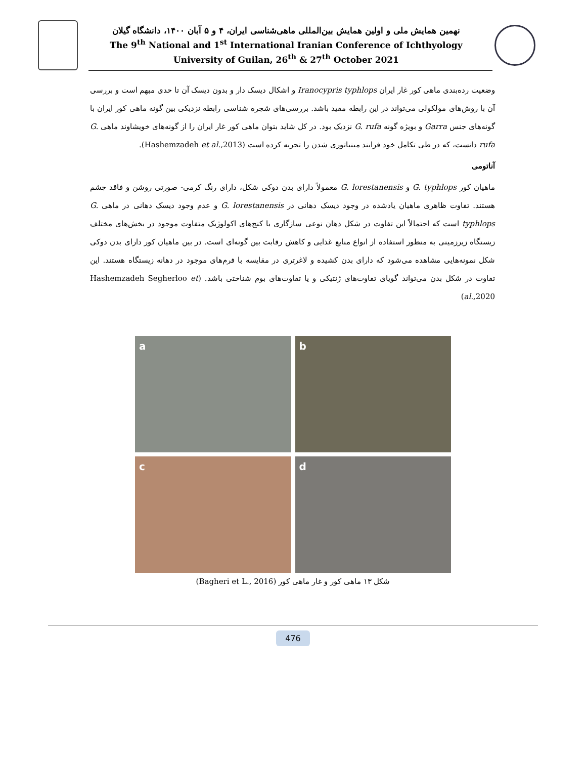نهمین همایش ملی و اولین همایش بین‌المللی ماهی‌شناسی ایران، ۴ و ۵ آبان ۱۴۰۰، دانشگاه گیلان
The 9<sup>th</sup> National and 1<sup>st</sup> International Iranian Conference of Ichthyology
University of Guilan, 26<sup>th</sup> & 27<sup>th</sup> October 2021
وضعیت رده‌بندی ماهی کور غار ایران Iranocypris typhlops و اشکال دیسک دار و بدون دیسک آن تا حدی مبهم است و بررسی آن با روش‌های مولکولی می‌تواند در این رابطه مفید باشد. بررسی‌های شجره شناسی رابطه نزدیکی بین گونه ماهی کور ایران با گونه‌های جنس Garra و بویژه گونه G. rufa نزدیک بود. در کل شاید بتوان ماهی کور غار ایران را از گونه‌های خویشاوند ماهی G. rufa دانست، که در طی تکامل خود فرایند مینیاتوری شدن را تجربه کرده است (Hashemzadeh et al., 2013).
آناتومی
ماهیان کور G. typhlops و G. lorestanensis معمولاً دارای بدن دوکی شکل، دارای رنگ کرمی- صورتی روشن و فاقد چشم هستند. تفاوت ظاهری ماهیان یادشده در وجود دیسک دهانی در G. lorestanensis و عدم وجود دیسک دهانی در ماهی G. typhlops است که احتمالاً این تفاوت در شکل دهان نوعی سازگاری با کنج‌های اکولوژیک متفاوت موجود در بخش‌های مختلف زیستگاه زیرزمینی به منظور استفاده از انواع منابع غذایی و کاهش رقابت بین گونه‌ای است. در بین ماهیان کور دارای بدن دوکی شکل نمونه‌هایی مشاهده می‌شود که دارای بدن کشیده و لاغرتری در مقایسه با فرم‌های موجود در دهانه زیستگاه هستند. این تفاوت در شکل بدن می‌تواند گویای تفاوت‌های ژنتیکی و یا تفاوت‌های بوم شناختی باشد. (Hashemzadeh Segherloo et al., 2020)
a
b
c
d
شکل ۱۳ ماهی کور و غار ماهی کور (Bagheri et L., 2016)
476